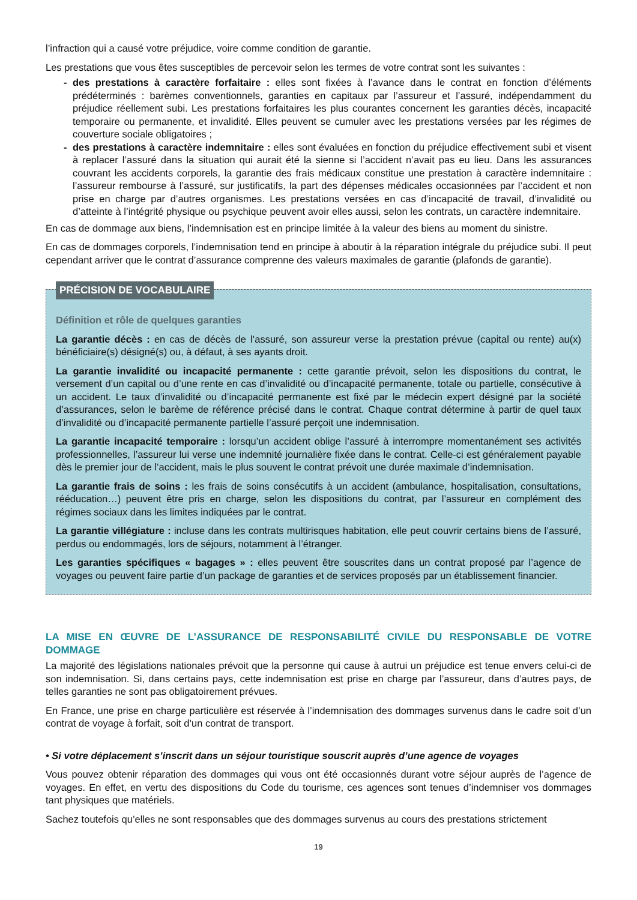l’infraction qui a causé votre préjudice, voire comme condition de garantie.
Les prestations que vous êtes susceptibles de percevoir selon les termes de votre contrat sont les suivantes :
- des prestations à caractère forfaitaire : elles sont fixées à l’avance dans le contrat en fonction d’éléments prédéterminés : barèmes conventionnels, garanties en capitaux par l’assureur et l’assuré, indépendamment du préjudice réellement subi. Les prestations forfaitaires les plus courantes concernent les garanties décès, incapacité temporaire ou permanente, et invalidité. Elles peuvent se cumuler avec les prestations versées par les régimes de couverture sociale obligatoires ;
- des prestations à caractère indemnitaire : elles sont évaluées en fonction du préjudice effectivement subi et visent à replacer l’assuré dans la situation qui aurait été la sienne si l’accident n’avait pas eu lieu. Dans les assurances couvrant les accidents corporels, la garantie des frais médicaux constitue une prestation à caractère indemnitaire : l’assureur rembourse à l’assuré, sur justificatifs, la part des dépenses médicales occasionnées par l’accident et non prise en charge par d’autres organismes. Les prestations versées en cas d’incapacité de travail, d’invalidité ou d’atteinte à l’intégrité physique ou psychique peuvent avoir elles aussi, selon les contrats, un caractère indemnitaire.
En cas de dommage aux biens, l’indemnisation est en principe limitée à la valeur des biens au moment du sinistre.
En cas de dommages corporels, l’indemnisation tend en principe à aboutir à la réparation intégrale du préjudice subi. Il peut cependant arriver que le contrat d’assurance comprenne des valeurs maximales de garantie (plafonds de garantie).
PRÉCISION DE VOCABULAIRE
Définition et rôle de quelques garanties
La garantie décès : en cas de décès de l’assuré, son assureur verse la prestation prévue (capital ou rente) au(x) bénéficiaire(s) désigné(s) ou, à défaut, à ses ayants droit.
La garantie invalidité ou incapacité permanente : cette garantie prévoit, selon les dispositions du contrat, le versement d’un capital ou d’une rente en cas d’invalidité ou d’incapacité permanente, totale ou partielle, consécutive à un accident. Le taux d’invalidité ou d’incapacité permanente est fixé par le médecin expert désigné par la société d’assurances, selon le barème de référence précisé dans le contrat. Chaque contrat détermine à partir de quel taux d’invalidité ou d’incapacité permanente partielle l’assuré perçoit une indemnisation.
La garantie incapacité temporaire : lorsqu’un accident oblige l’assuré à interrompre momentanément ses activités professionnelles, l’assureur lui verse une indemnité journalière fixée dans le contrat. Celle-ci est généralement payable dès le premier jour de l’accident, mais le plus souvent le contrat prévoit une durée maximale d’indemnisation.
La garantie frais de soins : les frais de soins consécutifs à un accident (ambulance, hospitalisation, consultations, rééducation…) peuvent être pris en charge, selon les dispositions du contrat, par l’assureur en complément des régimes sociaux dans les limites indiquées par le contrat.
La garantie villégiature : incluse dans les contrats multirisques habitation, elle peut couvrir certains biens de l’assuré, perdus ou endommagés, lors de séjours, notamment à l’étranger.
Les garanties spécifiques « bagages » : elles peuvent être souscrites dans un contrat proposé par l’agence de voyages ou peuvent faire partie d’un package de garanties et de services proposés par un établissement financier.
LA MISE EN ŒUVRE DE L’ASSURANCE DE RESPONSABILITÉ CIVILE DU RESPONSABLE DE VOTRE DOMMAGE
La majorité des législations nationales prévoit que la personne qui cause à autrui un préjudice est tenue envers celui-ci de son indemnisation. Si, dans certains pays, cette indemnisation est prise en charge par l’assureur, dans d’autres pays, de telles garanties ne sont pas obligatoirement prévues.
En France, une prise en charge particulière est réservée à l’indemnisation des dommages survenus dans le cadre soit d’un contrat de voyage à forfait, soit d’un contrat de transport.
• Si votre déplacement s’inscrit dans un séjour touristique souscrit auprès d’une agence de voyages
Vous pouvez obtenir réparation des dommages qui vous ont été occasionnés durant votre séjour auprès de l’agence de voyages. En effet, en vertu des dispositions du Code du tourisme, ces agences sont tenues d’indemniser vos dommages tant physiques que matériels.
Sachez toutefois qu’elles ne sont responsables que des dommages survenus au cours des prestations strictement
19